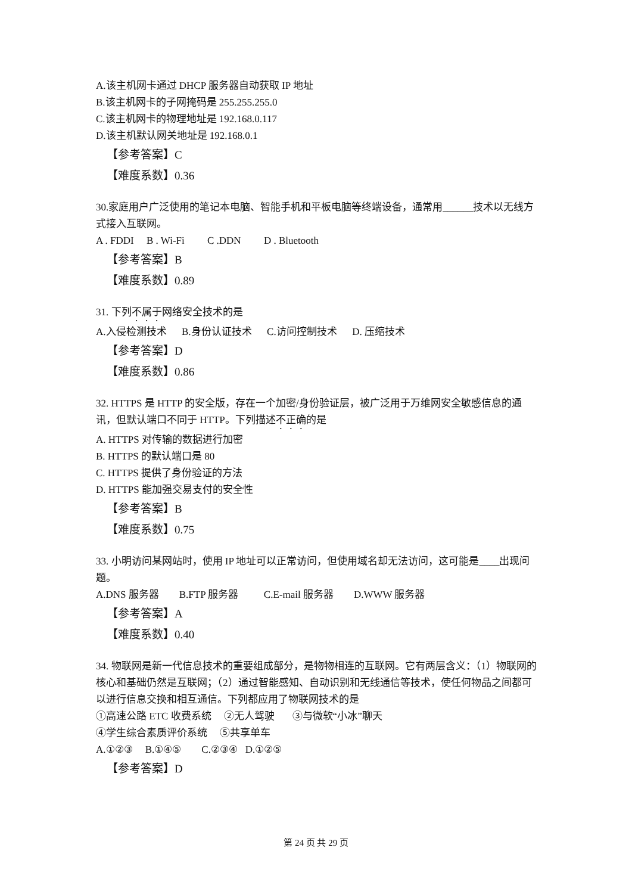A.该主机网卡通过 DHCP 服务器自动获取 IP 地址
B.该主机网卡的子网掩码是 255.255.255.0
C.该主机网卡的物理地址是 192.168.0.117
D.该主机默认网关地址是 192.168.0.1
【参考答案】C
【难度系数】0.36
30.家庭用户广泛使用的笔记本电脑、智能手机和平板电脑等终端设备，通常用______技术以无线方式接入互联网。
A . FDDI B . Wi-Fi C .DDN D . Bluetooth
【参考答案】B
【难度系数】0.89
31. 下列不属于网络安全技术的是
A.入侵检测技术 B.身份认证技术 C.访问控制技术 D. 压缩技术
【参考答案】D
【难度系数】0.86
32. HTTPS 是 HTTP 的安全版，存在一个加密/身份验证层，被广泛用于万维网安全敏感信息的通讯，但默认端口不同于 HTTP。下列描述不正确的是
A. HTTPS 对传输的数据进行加密
B. HTTPS 的默认端口是 80
C. HTTPS 提供了身份验证的方法
D. HTTPS 能加强交易支付的安全性
【参考答案】B
【难度系数】0.75
33. 小明访问某网站时，使用 IP 地址可以正常访问，但使用域名却无法访问，这可能是____出现问题。
A.DNS 服务器 B.FTP 服务器 C.E-mail 服务器 D.WWW 服务器
【参考答案】A
【难度系数】0.40
34. 物联网是新一代信息技术的重要组成部分，是物物相连的互联网。它有两层含义：（1）物联网的核心和基础仍然是互联网；（2）通过智能感知、自动识别和无线通信等技术，使任何物品之间都可以进行信息交换和相互通信。下列都应用了物联网技术的是
①高速公路 ETC 收费系统 ②无人驾驶 ③与微软“小冰”聊天
④学生综合素质评价系统 ⑤共享单车
A.①②③ B.①④⑤ C.②③④ D.①②⑤
【参考答案】D
第 24 页 共 29 页